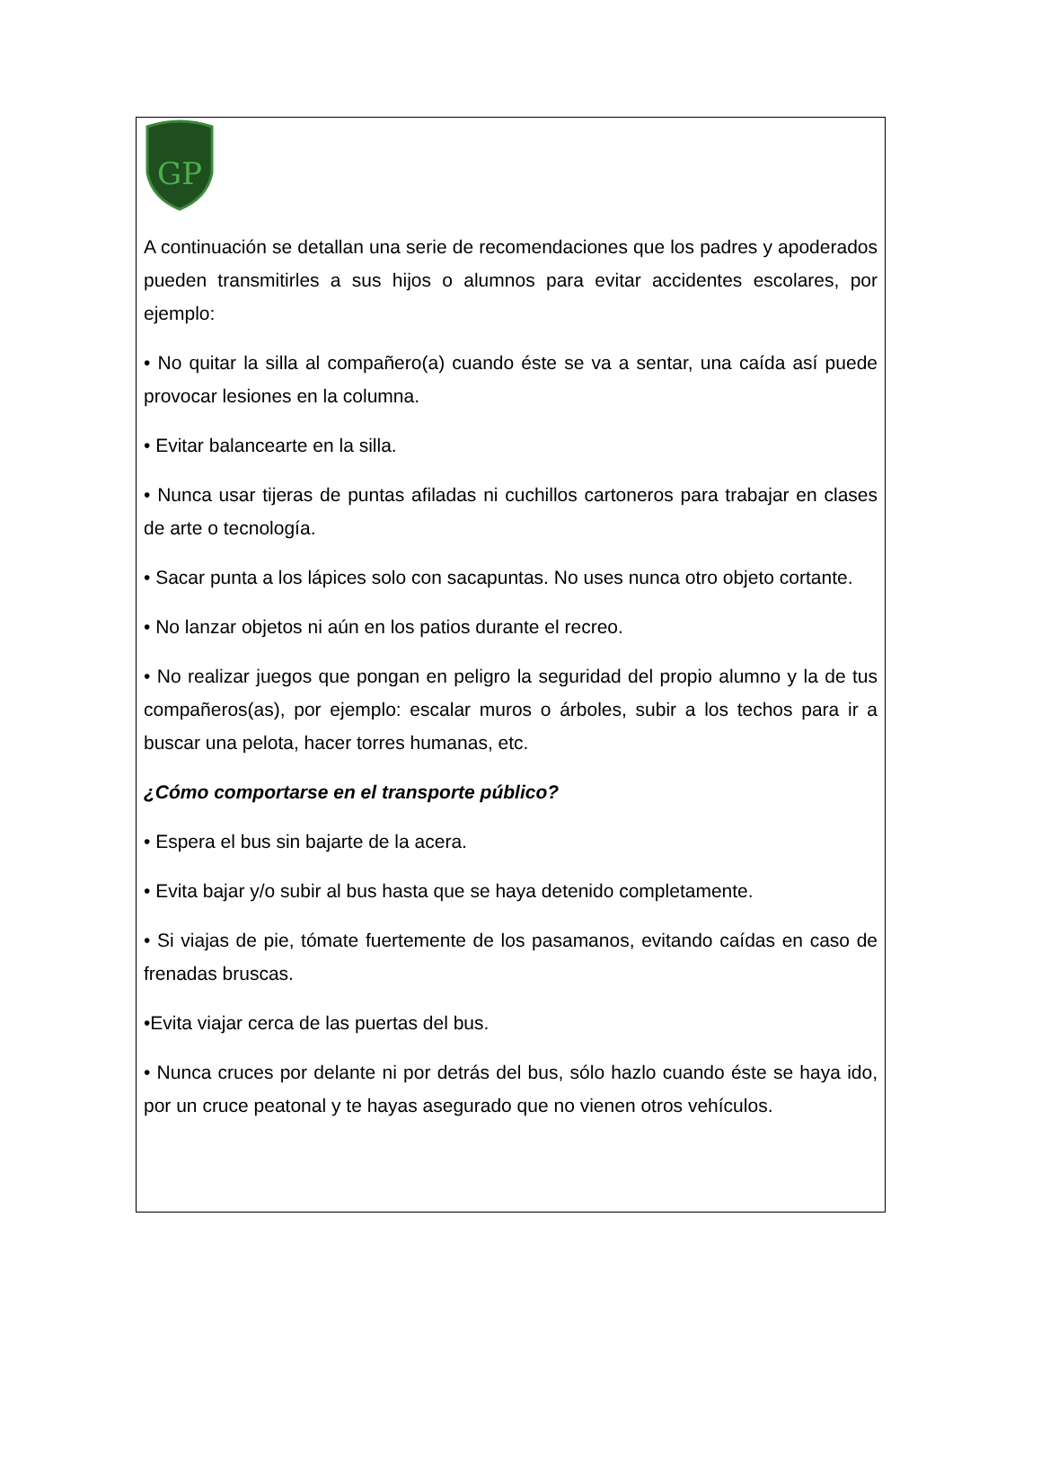GP
A continuación se detallan una serie de recomendaciones que los padres y apoderados pueden transmitirles a sus hijos o alumnos para evitar accidentes escolares, por ejemplo:
• No quitar la silla al compañero(a) cuando éste se va a sentar, una caída así puede provocar lesiones en la columna.
• Evitar balancearte en la silla.
• Nunca usar tijeras de puntas afiladas ni cuchillos cartoneros para trabajar en clases de arte o tecnología.
• Sacar punta a los lápices solo con sacapuntas. No uses nunca otro objeto cortante.
• No lanzar objetos ni aún en los patios durante el recreo.
• No realizar juegos que pongan en peligro la seguridad del propio alumno y la de tus compañeros(as), por ejemplo: escalar muros o árboles, subir a los techos para ir a buscar una pelota, hacer torres humanas, etc.
¿Cómo comportarse en el transporte público?
• Espera el bus sin bajarte de la acera.
• Evita bajar y/o subir al bus hasta que se haya detenido completamente.
• Si viajas de pie, tómate fuertemente de los pasamanos, evitando caídas en caso de frenadas bruscas.
•Evita viajar cerca de las puertas del bus.
• Nunca cruces por delante ni por detrás del bus, sólo hazlo cuando éste se haya ido, por un cruce peatonal y te hayas asegurado que no vienen otros vehículos.